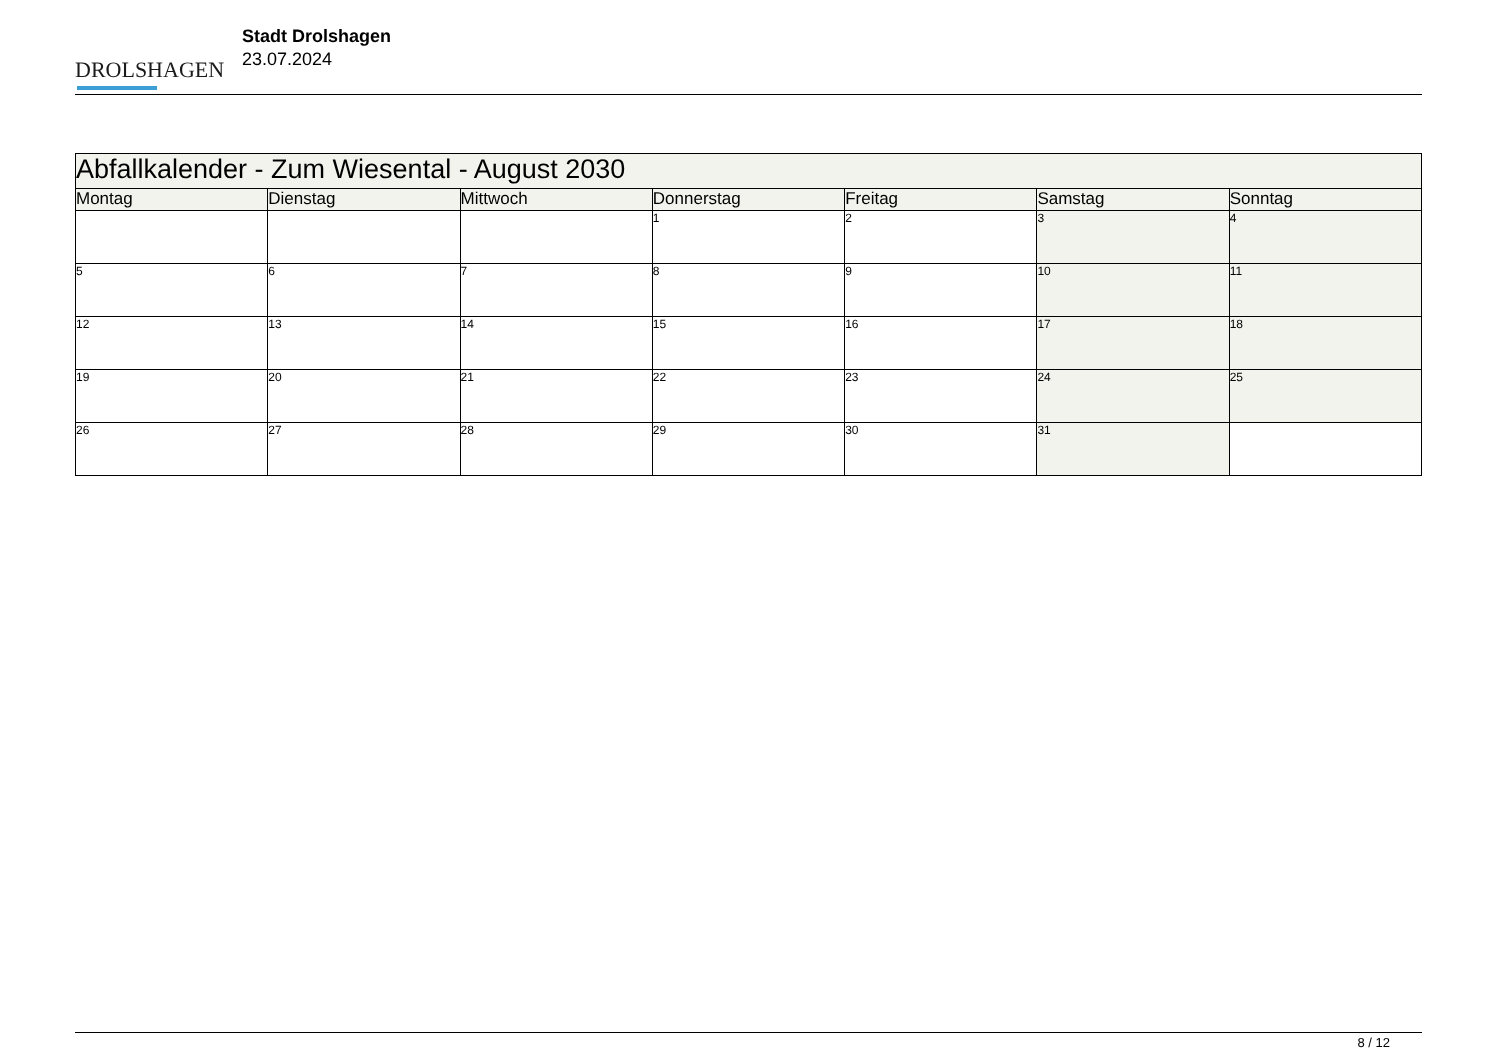DROLSHAGEN
Stadt Drolshagen
23.07.2024
| Abfallkalender - Zum Wiesental - August 2030 | | | | | | |
| Montag | Dienstag | Mittwoch | Donnerstag | Freitag | Samstag | Sonntag |
| | | | 1 | 2 | 3 | 4 |
| 5 | 6 | 7 | 8 | 9 | 10 | 11 |
| 12 | 13 | 14 | 15 | 16 | 17 | 18 |
| 19 | 20 | 21 | 22 | 23 | 24 | 25 |
| 26 | 27 | 28 | 29 | 30 | 31 | |
8 / 12